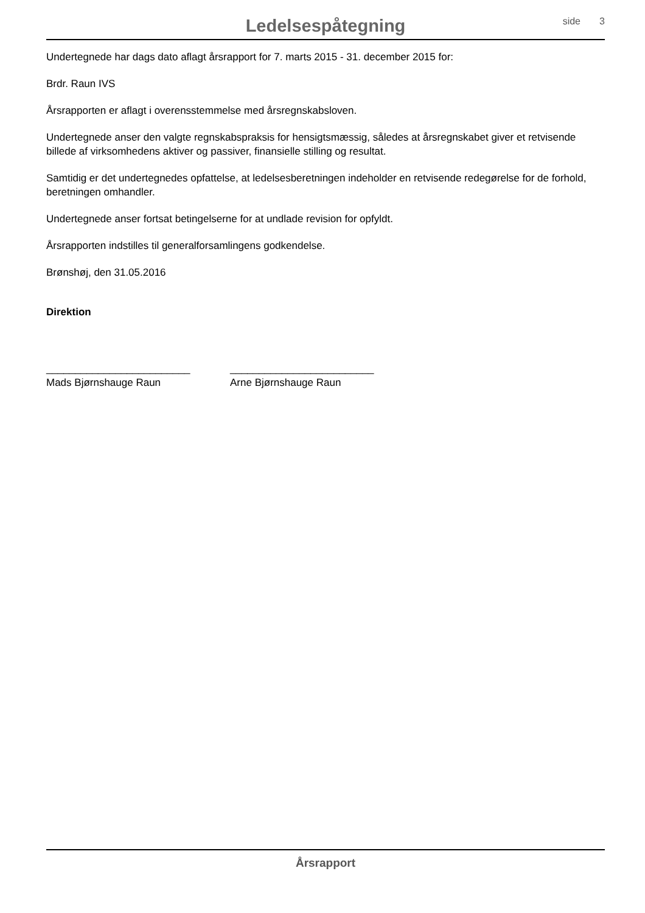Ledelsespåtegning
side 3
Undertegnede har dags dato aflagt årsrapport for 7. marts 2015 - 31. december 2015 for:
Brdr. Raun IVS
Årsrapporten er aflagt i overensstemmelse med årsregnskabsloven.
Undertegnede anser den valgte regnskabspraksis for hensigtsmæssig, således at årsregnskabet giver et retvisende billede af virksomhedens aktiver og passiver, finansielle stilling og resultat.
Samtidig er det undertegnedes opfattelse, at ledelsesberetningen indeholder en retvisende redegørelse for de forhold, beretningen omhandler.
Undertegnede anser fortsat betingelserne for at undlade revision for opfyldt.
Årsrapporten indstilles til generalforsamlingens godkendelse.
Brønshøj, den 31.05.2016
Direktion
_________________________
Mads Bjørnshauge Raun
_________________________
Arne Bjørnshauge Raun
Årsrapport